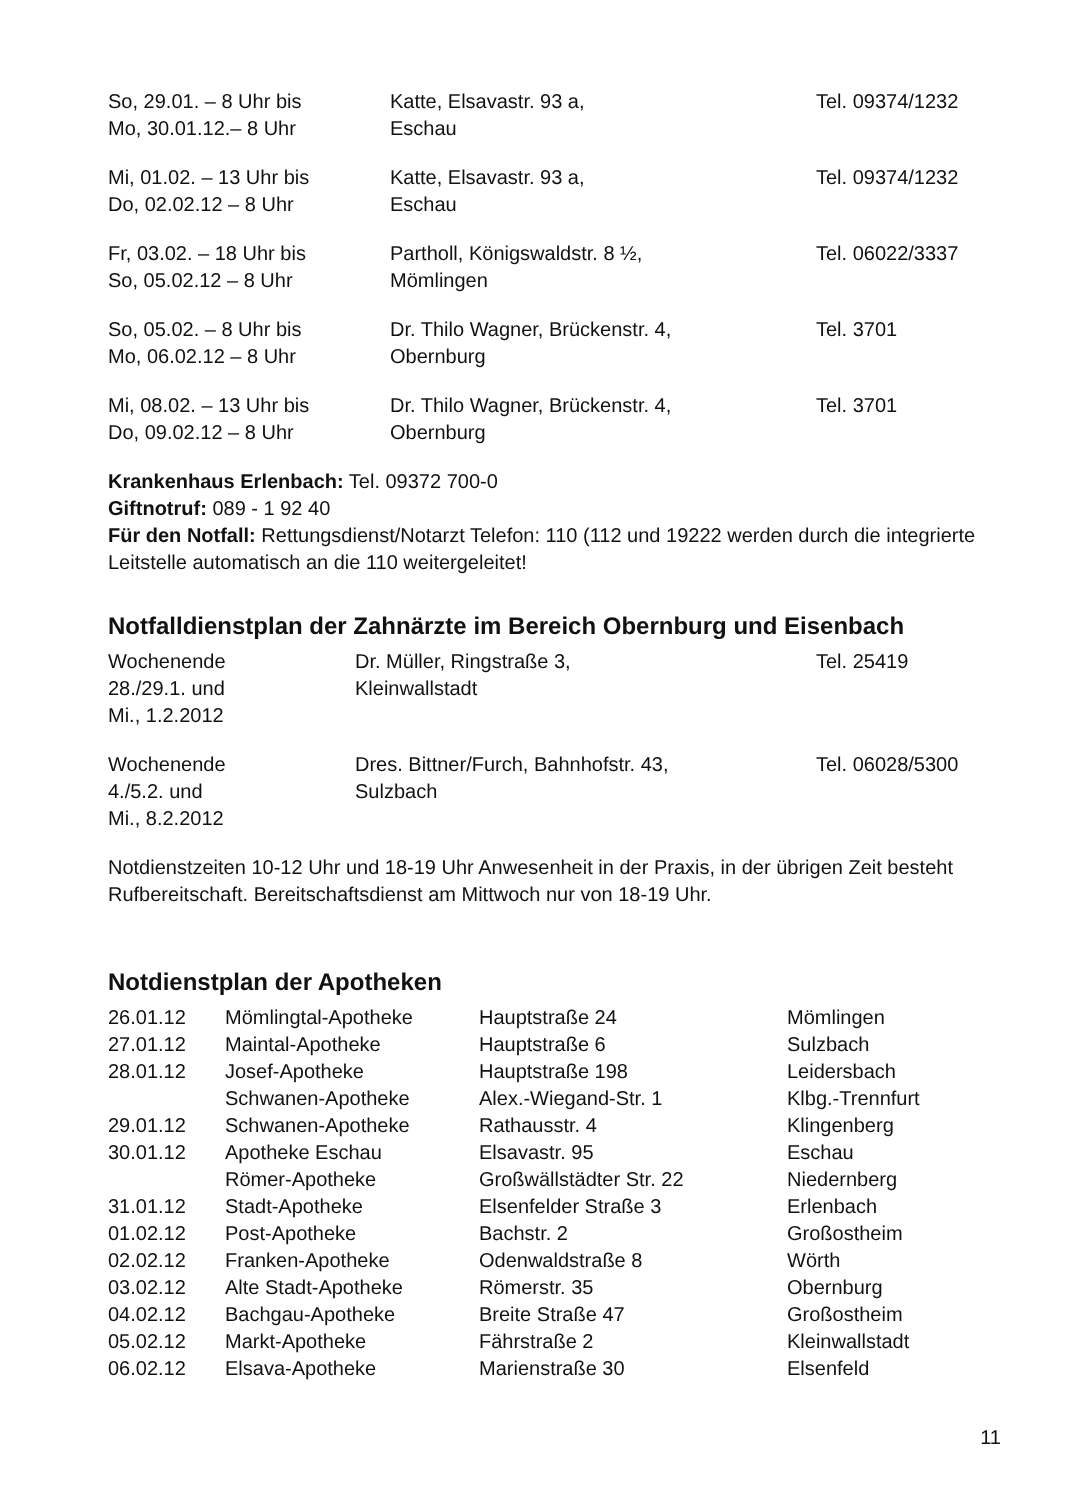| So, 29.01. – 8 Uhr bis Mo, 30.01.12.– 8 Uhr | Katte, Elsavastr. 93 a, Eschau | Tel. 09374/1232 |
| Mi, 01.02. – 13 Uhr bis Do, 02.02.12 – 8 Uhr | Katte, Elsavastr. 93 a, Eschau | Tel. 09374/1232 |
| Fr, 03.02. – 18 Uhr bis So, 05.02.12 – 8 Uhr | Partholl, Königswaldstr. 8 ½, Mömlingen | Tel. 06022/3337 |
| So, 05.02. – 8 Uhr bis Mo, 06.02.12 – 8 Uhr | Dr. Thilo Wagner, Brückenstr. 4, Obernburg | Tel. 3701 |
| Mi, 08.02. – 13 Uhr bis Do, 09.02.12 – 8 Uhr | Dr. Thilo Wagner, Brückenstr. 4, Obernburg | Tel. 3701 |
Krankenhaus Erlenbach: Tel. 09372 700-0
Giftnotruf: 089 - 1 92 40
Für den Notfall: Rettungsdienst/Notarzt Telefon: 110 (112 und 19222 werden durch die integrierte Leitstelle automatisch an die 110 weitergeleitet!
Notfalldienstplan der Zahnärzte im Bereich Obernburg und Eisenbach
| Wochenende 28./29.1. und Mi., 1.2.2012 | Dr. Müller, Ringstraße 3, Kleinwallstadt | Tel. 25419 |
| Wochenende 4./5.2. und Mi., 8.2.2012 | Dres. Bittner/Furch, Bahnhofstr. 43, Sulzbach | Tel. 06028/5300 |
Notdienstzeiten 10-12 Uhr und 18-19 Uhr Anwesenheit in der Praxis, in der übrigen Zeit besteht Rufbereitschaft. Bereitschaftsdienst am Mittwoch nur von 18-19 Uhr.
Notdienstplan der Apotheken
| 26.01.12 | Mömlingtal-Apotheke | Hauptstraße 24 | Mömlingen |
| 27.01.12 | Maintal-Apotheke | Hauptstraße 6 | Sulzbach |
| 28.01.12 | Josef-Apotheke | Hauptstraße 198 | Leidersbach |
| | Schwanen-Apotheke | Alex.-Wiegand-Str. 1 | Klbg.-Trennfurt |
| 29.01.12 | Schwanen-Apotheke | Rathausstr. 4 | Klingenberg |
| 30.01.12 | Apotheke Eschau | Elsavastr. 95 | Eschau |
| | Römer-Apotheke | Großwällstädter Str. 22 | Niedernberg |
| 31.01.12 | Stadt-Apotheke | Elsenfelder Straße 3 | Erlenbach |
| 01.02.12 | Post-Apotheke | Bachstr. 2 | Großostheim |
| 02.02.12 | Franken-Apotheke | Odenwaldstraße 8 | Wörth |
| 03.02.12 | Alte Stadt-Apotheke | Römerstr. 35 | Obernburg |
| 04.02.12 | Bachgau-Apotheke | Breite Straße 47 | Großostheim |
| 05.02.12 | Markt-Apotheke | Fährstraße 2 | Kleinwallstadt |
| 06.02.12 | Elsava-Apotheke | Marienstraße 30 | Elsenfeld |
11